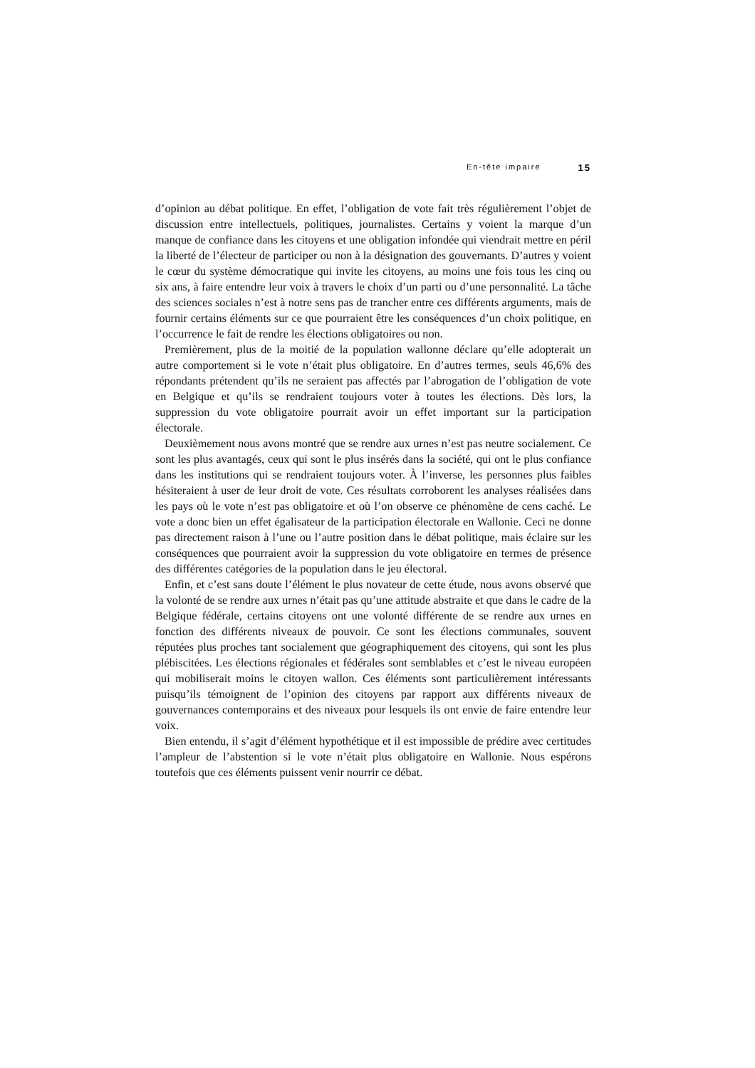En-tête impaire 15
d’opinion au débat politique. En effet, l’obligation de vote fait très régulièrement l’objet de discussion entre intellectuels, politiques, journalistes. Certains y voient la marque d’un manque de confiance dans les citoyens et une obligation infondée qui viendrait mettre en péril la liberté de l’électeur de participer ou non à la désignation des gouvernants. D’autres y voient le cœur du système démocratique qui invite les citoyens, au moins une fois tous les cinq ou six ans, à faire entendre leur voix à travers le choix d’un parti ou d’une personnalité. La tâche des sciences sociales n’est à notre sens pas de trancher entre ces différents arguments, mais de fournir certains éléments sur ce que pourraient être les conséquences d’un choix politique, en l’occurrence le fait de rendre les élections obligatoires ou non.
Premièrement, plus de la moitié de la population wallonne déclare qu’elle adopterait un autre comportement si le vote n’était plus obligatoire. En d’autres termes, seuls 46,6% des répondants prétendent qu’ils ne seraient pas affectés par l’abrogation de l’obligation de vote en Belgique et qu’ils se rendraient toujours voter à toutes les élections. Dès lors, la suppression du vote obligatoire pourrait avoir un effet important sur la participation électorale.
Deuxièmement nous avons montré que se rendre aux urnes n’est pas neutre socialement. Ce sont les plus avantagés, ceux qui sont le plus insérés dans la société, qui ont le plus confiance dans les institutions qui se rendraient toujours voter. À l’inverse, les personnes plus faibles hésiteraient à user de leur droit de vote. Ces résultats corroborent les analyses réalisées dans les pays où le vote n’est pas obligatoire et où l’on observe ce phénomène de cens caché. Le vote a donc bien un effet égalisateur de la participation électorale en Wallonie. Ceci ne donne pas directement raison à l’une ou l’autre position dans le débat politique, mais éclaire sur les conséquences que pourraient avoir la suppression du vote obligatoire en termes de présence des différentes catégories de la population dans le jeu électoral.
Enfin, et c’est sans doute l’élément le plus novateur de cette étude, nous avons observé que la volonté de se rendre aux urnes n’était pas qu’une attitude abstraite et que dans le cadre de la Belgique fédérale, certains citoyens ont une volonté différente de se rendre aux urnes en fonction des différents niveaux de pouvoir. Ce sont les élections communales, souvent réputées plus proches tant socialement que géographiquement des citoyens, qui sont les plus plébiscitées. Les élections régionales et fédérales sont semblables et c’est le niveau européen qui mobiliserait moins le citoyen wallon. Ces éléments sont particulièrement intéressants puisqu’ils témoignent de l’opinion des citoyens par rapport aux différents niveaux de gouvernances contemporains et des niveaux pour lesquels ils ont envie de faire entendre leur voix.
Bien entendu, il s’agit d’élément hypothétique et il est impossible de prédire avec certitudes l’ampleur de l’abstention si le vote n’était plus obligatoire en Wallonie. Nous espérons toutefois que ces éléments puissent venir nourrir ce débat.